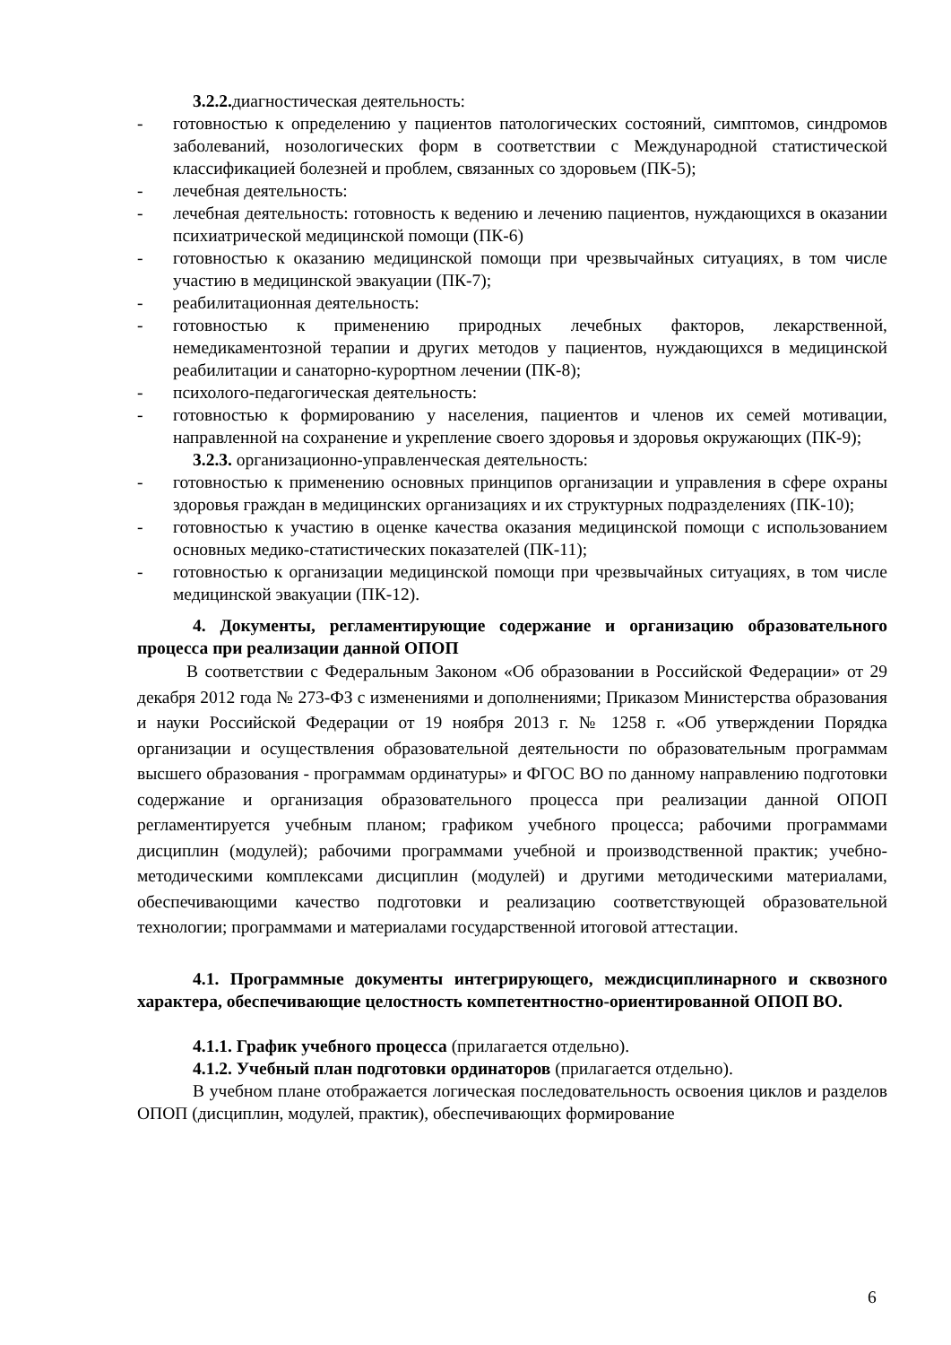3.2.2. диагностическая деятельность:
- готовностью к определению у пациентов патологических состояний, симптомов, синдромов заболеваний, нозологических форм в соответствии с Международной статистической классификацией болезней и проблем, связанных со здоровьем (ПК-5);
- лечебная деятельность:
- лечебная деятельность: готовность к ведению и лечению пациентов, нуждающихся в оказании психиатрической медицинской помощи (ПК-6)
- готовностью к оказанию медицинской помощи при чрезвычайных ситуациях, в том числе участию в медицинской эвакуации (ПК-7);
- реабилитационная деятельность:
- готовностью к применению природных лечебных факторов, лекарственной, немедикаментозной терапии и других методов у пациентов, нуждающихся в медицинской реабилитации и санаторно-курортном лечении (ПК-8);
- психолого-педагогическая деятельность:
- готовностью к формированию у населения, пациентов и членов их семей мотивации, направленной на сохранение и укрепление своего здоровья и здоровья окружающих (ПК-9);
3.2.3. организационно-управленческая деятельность:
- готовностью к применению основных принципов организации и управления в сфере охраны здоровья граждан в медицинских организациях и их структурных подразделениях (ПК-10);
- готовностью к участию в оценке качества оказания медицинской помощи с использованием основных медико-статистических показателей (ПК-11);
- готовностью к организации медицинской помощи при чрезвычайных ситуациях, в том числе медицинской эвакуации (ПК-12).
4. Документы, регламентирующие содержание и организацию образовательного процесса при реализации данной ОПОП
В соответствии с Федеральным Законом «Об образовании в Российской Федерации» от 29 декабря 2012 года № 273-ФЗ с изменениями и дополнениями; Приказом Министерства образования и науки Российской Федерации от 19 ноября 2013 г. № 1258 г. «Об утверждении Порядка организации и осуществления образовательной деятельности по образовательным программам высшего образования - программам ординатуры» и ФГОС ВО по данному направлению подготовки содержание и организация образовательного процесса при реализации данной ОПОП регламентируется учебным планом; графиком учебного процесса; рабочими программами дисциплин (модулей); рабочими программами учебной и производственной практик; учебно-методическими комплексами дисциплин (модулей) и другими методическими материалами, обеспечивающими качество подготовки и реализацию соответствующей образовательной технологии; программами и материалами государственной итоговой аттестации.
4.1. Программные документы интегрирующего, междисциплинарного и сквозного характера, обеспечивающие целостность компетентностно-ориентированной ОПОП ВО.
4.1.1. График учебного процесса (прилагается отдельно).
4.1.2. Учебный план подготовки ординаторов (прилагается отдельно).
В учебном плане отображается логическая последовательность освоения циклов и разделов ОПОП (дисциплин, модулей, практик), обеспечивающих формирование
6